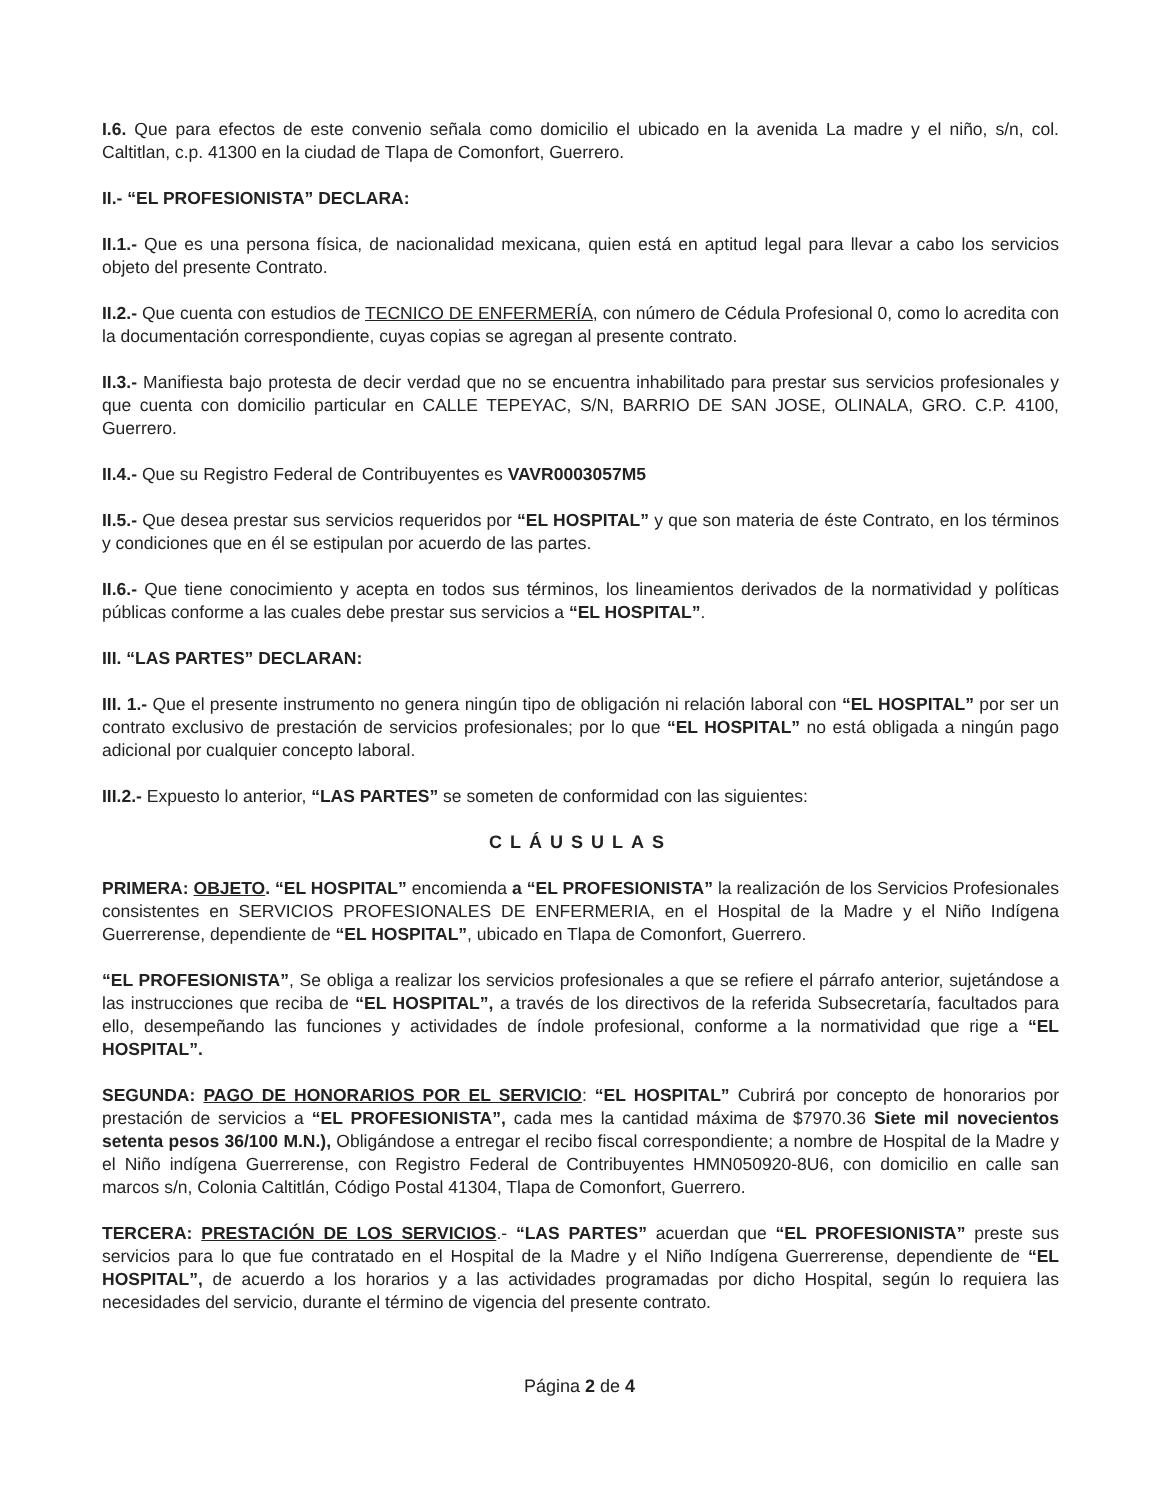I.6. Que para efectos de este convenio señala como domicilio el ubicado en la avenida La madre y el niño, s/n, col. Caltitlan, c.p. 41300 en la ciudad de Tlapa de Comonfort, Guerrero.
II.- “EL PROFESIONISTA” DECLARA:
II.1.- Que es una persona física, de nacionalidad mexicana, quien está en aptitud legal para llevar a cabo los servicios objeto del presente Contrato.
II.2.- Que cuenta con estudios de TECNICO DE ENFERMERÍA, con número de Cédula Profesional 0, como lo acredita con la documentación correspondiente, cuyas copias se agregan al presente contrato.
II.3.- Manifiesta bajo protesta de decir verdad que no se encuentra inhabilitado para prestar sus servicios profesionales y que cuenta con domicilio particular en CALLE TEPEYAC, S/N, BARRIO DE SAN JOSE, OLINALA, GRO. C.P. 4100, Guerrero.
II.4.- Que su Registro Federal de Contribuyentes es VAVR0003057M5
II.5.- Que desea prestar sus servicios requeridos por “EL HOSPITAL” y que son materia de éste Contrato, en los términos y condiciones que en él se estipulan por acuerdo de las partes.
II.6.- Que tiene conocimiento y acepta en todos sus términos, los lineamientos derivados de la normatividad y políticas públicas conforme a las cuales debe prestar sus servicios a “EL HOSPITAL”.
III. “LAS PARTES” DECLARAN:
III. 1.- Que el presente instrumento no genera ningún tipo de obligación ni relación laboral con “EL HOSPITAL” por ser un contrato exclusivo de prestación de servicios profesionales; por lo que “EL HOSPITAL” no está obligada a ningún pago adicional por cualquier concepto laboral.
III.2.- Expuesto lo anterior, “LAS PARTES” se someten de conformidad con las siguientes:
CLÁUSULAS
PRIMERA: OBJETO. “EL HOSPITAL” encomienda a “EL PROFESIONISTA” la realización de los Servicios Profesionales consistentes en SERVICIOS PROFESIONALES DE ENFERMERIA, en el Hospital de la Madre y el Niño Indígena Guerrerense, dependiente de “EL HOSPITAL”, ubicado en Tlapa de Comonfort, Guerrero.
“EL PROFESIONISTA”, Se obliga a realizar los servicios profesionales a que se refiere el párrafo anterior, sujetándose a las instrucciones que reciba de “EL HOSPITAL”, a través de los directivos de la referida Subsecretaría, facultados para ello, desempeñando las funciones y actividades de índole profesional, conforme a la normatividad que rige a “EL HOSPITAL”.
SEGUNDA: PAGO DE HONORARIOS POR EL SERVICIO: “EL HOSPITAL” Cubrirá por concepto de honorarios por prestación de servicios a “EL PROFESIONISTA”, cada mes la cantidad máxima de $7970.36 Siete mil novecientos setenta pesos 36/100 M.N.), Obligándose a entregar el recibo fiscal correspondiente; a nombre de Hospital de la Madre y el Niño indígena Guerrerense, con Registro Federal de Contribuyentes HMN050920-8U6, con domicilio en calle san marcos s/n, Colonia Caltitlán, Código Postal 41304, Tlapa de Comonfort, Guerrero.
TERCERA: PRESTACIÓN DE LOS SERVICIOS.- “LAS PARTES” acuerdan que “EL PROFESIONISTA” preste sus servicios para lo que fue contratado en el Hospital de la Madre y el Niño Indígena Guerrerense, dependiente de “EL HOSPITAL”, de acuerdo a los horarios y a las actividades programadas por dicho Hospital, según lo requiera las necesidades del servicio, durante el término de vigencia del presente contrato.
Página 2 de 4